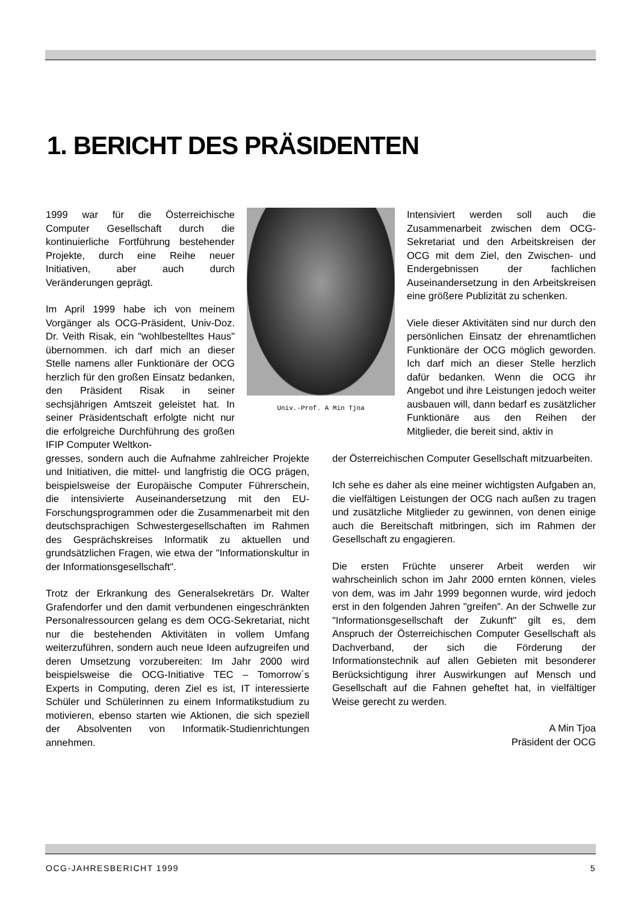1. BERICHT DES PRÄSIDENTEN
1999 war für die Österreichische Computer Gesellschaft durch die kontinuierliche Fortführung bestehender Projekte, durch eine Reihe neuer Initiativen, aber auch durch Veränderungen geprägt.
Im April 1999 habe ich von meinem Vorgänger als OCG-Präsident, Univ-Doz. Dr. Veith Risak, ein "wohlbestelltes Haus" übernommen. ich darf mich an dieser Stelle namens aller Funktionäre der OCG herzlich für den großen Einsatz bedanken, den Präsident Risak in seiner sechsjährigen Amtszeit geleistet hat. In seiner Präsidentschaft erfolgte nicht nur die erfolgreiche Durchführung des großen IFIP Computer Weltkon-
Univ.-Prof. A Min Tjoa
Intensiviert werden soll auch die Zusammenarbeit zwischen dem OCG-Sekretariat und den Arbeitskreisen der OCG mit dem Ziel, den Zwischen- und Endergebnissen der fachlichen Auseinandersetzung in den Arbeitskreisen eine größere Publizität zu schenken.
Viele dieser Aktivitäten sind nur durch den persönlichen Einsatz der ehrenamtlichen Funktionäre der OCG möglich geworden. Ich darf mich an dieser Stelle herzlich dafür bedanken. Wenn die OCG ihr Angebot und ihre Leistungen jedoch weiter ausbauen will, dann bedarf es zusätzlicher Funktionäre aus den Reihen der Mitglieder, die bereit sind, aktiv in
gresses, sondern auch die Aufnahme zahlreicher Projekte und Initiativen, die mittel- und langfristig die OCG prägen, beispielsweise der Europäische Computer Führerschein, die intensivierte Auseinandersetzung mit den EU-Forschungsprogrammen oder die Zusammenarbeit mit den deutschsprachigen Schwestergesellschaften im Rahmen des Gesprächskreises Informatik zu aktuellen und grundsätzlichen Fragen, wie etwa der "Informationskultur in der Informationsgesellschaft".
Trotz der Erkrankung des Generalsekretärs Dr. Walter Grafendorfer und den damit verbundenen eingeschränkten Personalressourcen gelang es dem OCG-Sekretariat, nicht nur die bestehenden Aktivitäten in vollem Umfang weiterzuführen, sondern auch neue Ideen aufzugreifen und deren Umsetzung vorzubereiten: Im Jahr 2000 wird beispielsweise die OCG-Initiative TEC – Tomorrow´s Experts in Computing, deren Ziel es ist, IT interessierte Schüler und Schülerinnen zu einem Informatikstudium zu motivieren, ebenso starten wie Aktionen, die sich speziell der Absolventen von Informatik-Studienrichtungen annehmen.
der Österreichischen Computer Gesellschaft mitzuarbeiten.
Ich sehe es daher als eine meiner wichtigsten Aufgaben an, die vielfältigen Leistungen der OCG nach außen zu tragen und zusätzliche Mitglieder zu gewinnen, von denen einige auch die Bereitschaft mitbringen, sich im Rahmen der Gesellschaft zu engagieren.
Die ersten Früchte unserer Arbeit werden wir wahrscheinlich schon im Jahr 2000 ernten können, vieles von dem, was im Jahr 1999 begonnen wurde, wird jedoch erst in den folgenden Jahren "greifen". An der Schwelle zur "Informationsgesellschaft der Zukunft" gilt es, dem Anspruch der Österreichischen Computer Gesellschaft als Dachverband, der sich die Förderung der Informationstechnik auf allen Gebieten mit besonderer Berücksichtigung ihrer Auswirkungen auf Mensch und Gesellschaft auf die Fahnen geheftet hat, in vielfältiger Weise gerecht zu werden.
A Min Tjoa
Präsident der OCG
OCG-JAHRESBERICHT 1999 5